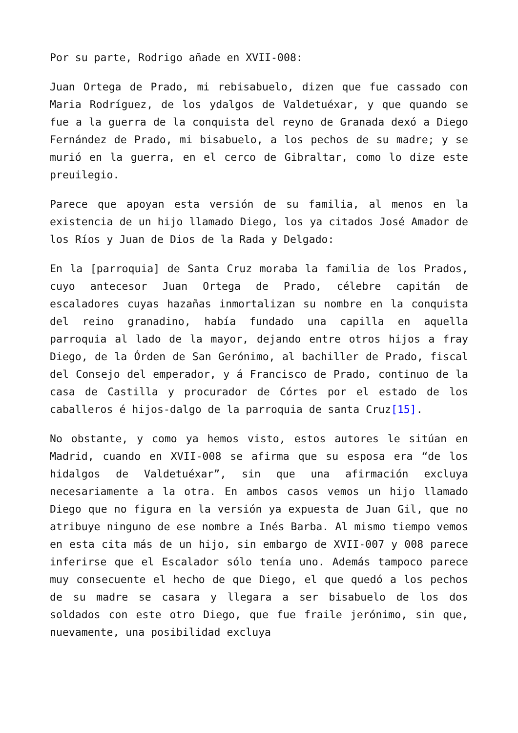Por su parte, Rodrigo añade en XVII-008:
Juan Ortega de Prado, mi rebisabuelo, dizen que fue cassado con Maria Rodríguez, de los ydalgos de Valdetuéxar, y que quando se fue a la guerra de la conquista del reyno de Granada dexó a Diego Fernández de Prado, mi bisabuelo, a los pechos de su madre; y se murió en la guerra, en el cerco de Gibraltar, como lo dize este preuilegio.
Parece que apoyan esta versión de su familia, al menos en la existencia de un hijo llamado Diego, los ya citados José Amador de los Ríos y Juan de Dios de la Rada y Delgado:
En la [parroquia] de Santa Cruz moraba la familia de los Prados, cuyo antecesor Juan Ortega de Prado, célebre capitán de escaladores cuyas hazañas inmortalizan su nombre en la conquista del reino granadino, había fundado una capilla en aquella parroquia al lado de la mayor, dejando entre otros hijos a fray Diego, de la Órden de San Gerónimo, al bachiller de Prado, fiscal del Consejo del emperador, y á Francisco de Prado, continuo de la casa de Castilla y procurador de Córtes por el estado de los caballeros é hijos-dalgo de la parroquia de santa Cruz[15].
No obstante, y como ya hemos visto, estos autores le sitúan en Madrid, cuando en XVII-008 se afirma que su esposa era “de los hidalgos de Valdetuéxar”, sin que una afirmación excluya necesariamente a la otra. En ambos casos vemos un hijo llamado Diego que no figura en la versión ya expuesta de Juan Gil, que no atribuye ninguno de ese nombre a Inés Barba. Al mismo tiempo vemos en esta cita más de un hijo, sin embargo de XVII-007 y 008 parece inferirse que el Escalador sólo tenía uno. Además tampoco parece muy consecuente el hecho de que Diego, el que quedó a los pechos de su madre se casara y llegara a ser bisabuelo de los dos soldados con este otro Diego, que fue fraile jerónimo, sin que, nuevamente, una posibilidad excluya